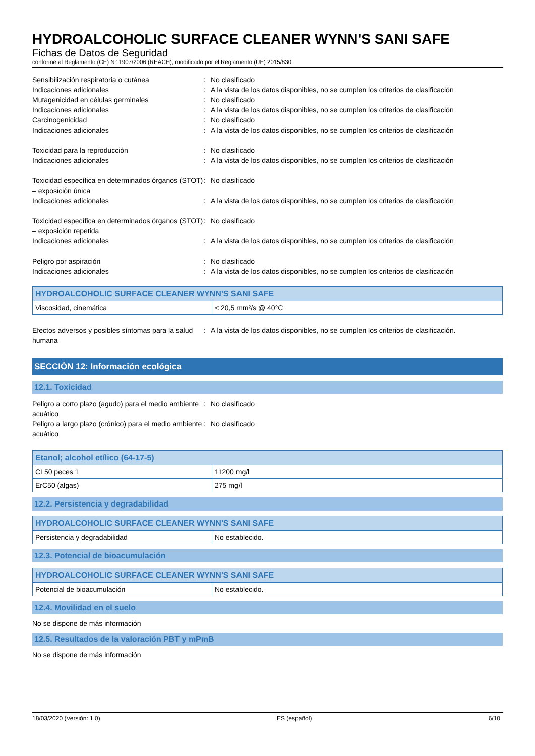HYDROALCOHOLIC SURFACE CLEANER WYNN'S SANI SAFE
Fichas de Datos de Seguridad
conforme al Reglamento (CE) N° 1907/2006 (REACH), modificado por el Reglamento (UE) 2015/830
Sensibilización respiratoria o cutánea
:
No clasificado
Indicaciones adicionales
:
A la vista de los datos disponibles, no se cumplen los criterios de clasificación
Mutagenicidad en células germinales
:
No clasificado
Indicaciones adicionales
:
A la vista de los datos disponibles, no se cumplen los criterios de clasificación
Carcinogenicidad
:
No clasificado
Indicaciones adicionales
:
A la vista de los datos disponibles, no se cumplen los criterios de clasificación
Toxicidad para la reproducción
:
No clasificado
Indicaciones adicionales
:
A la vista de los datos disponibles, no se cumplen los criterios de clasificación
Toxicidad específica en determinados órganos (STOT) – exposición única
:
No clasificado
Indicaciones adicionales
:
A la vista de los datos disponibles, no se cumplen los criterios de clasificación
Toxicidad específica en determinados órganos (STOT) – exposición repetida
:
No clasificado
Indicaciones adicionales
:
A la vista de los datos disponibles, no se cumplen los criterios de clasificación
Peligro por aspiración
:
No clasificado
Indicaciones adicionales
:
A la vista de los datos disponibles, no se cumplen los criterios de clasificación
| HYDROALCOHOLIC SURFACE CLEANER WYNN'S SANI SAFE | |
| --- | --- |
| Viscosidad, cinemática | < 20,5 mm²/s @ 40°C |
Efectos adversos y posibles síntomas para la salud humana
:
A la vista de los datos disponibles, no se cumplen los criterios de clasificación.
SECCIÓN 12: Información ecológica
12.1. Toxicidad
Peligro a corto plazo (agudo) para el medio ambiente acuático
:
No clasificado
Peligro a largo plazo (crónico) para el medio ambiente acuático
:
No clasificado
| Etanol; alcohol etílico (64-17-5) | |
| --- | --- |
| CL50 peces 1 | 11200 mg/l |
| ErC50 (algas) | 275 mg/l |
12.2. Persistencia y degradabilidad
| HYDROALCOHOLIC SURFACE CLEANER WYNN'S SANI SAFE | |
| --- | --- |
| Persistencia y degradabilidad | No establecido. |
12.3. Potencial de bioacumulación
| HYDROALCOHOLIC SURFACE CLEANER WYNN'S SANI SAFE | |
| --- | --- |
| Potencial de bioacumulación | No establecido. |
12.4. Movilidad en el suelo
No se dispone de más información
12.5. Resultados de la valoración PBT y mPmB
No se dispone de más información
18/03/2020 (Versión: 1.0) ES (español) 6/10